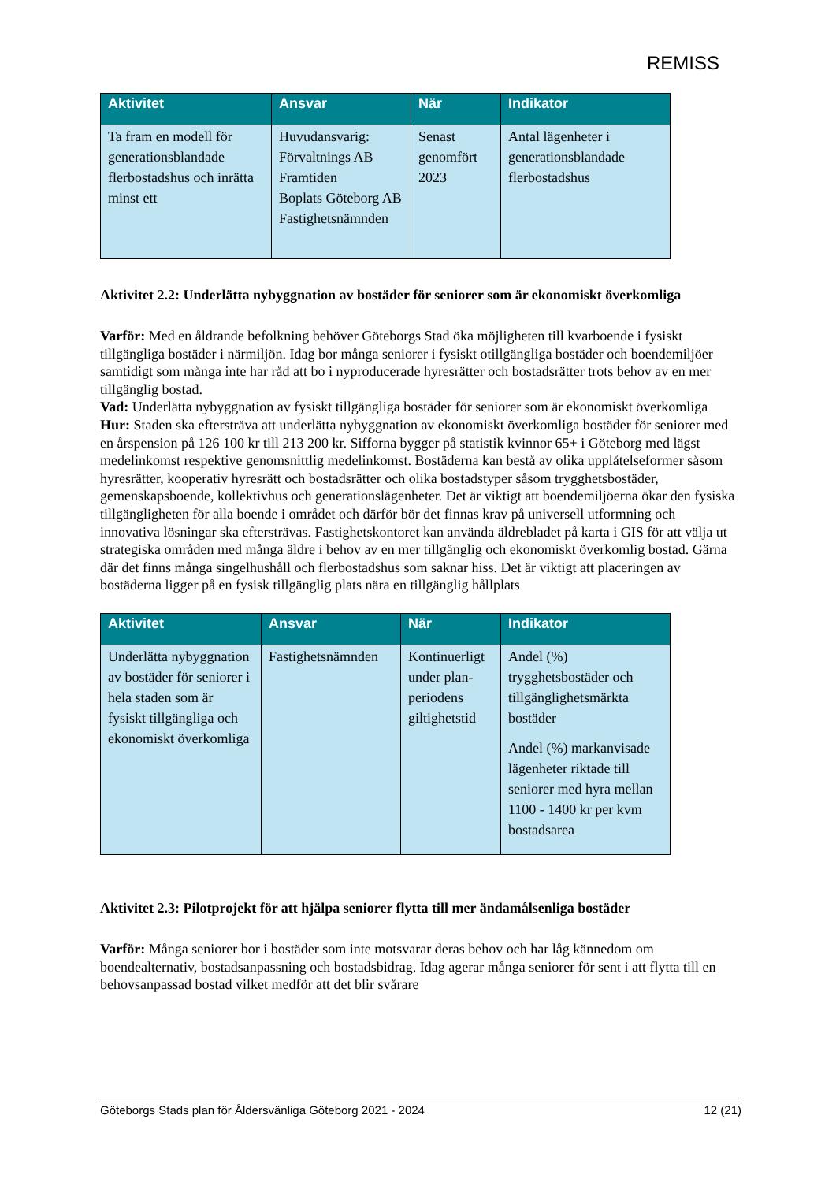REMISS
| Aktivitet | Ansvar | När | Indikator |
| --- | --- | --- | --- |
| Ta fram en modell för generationsblandade flerbostadshus och inrätta minst ett | Huvudansvarig: Förvaltnings AB Framtiden Boplats Göteborg AB Fastighetsnämnden | Senast genomfört 2023 | Antal lägenheter i generationsblandade flerbostadshus |
Aktivitet 2.2: Underlätta nybyggnation av bostäder för seniorer som är ekonomiskt överkomliga
Varför: Med en åldrande befolkning behöver Göteborgs Stad öka möjligheten till kvarboende i fysiskt tillgängliga bostäder i närmiljön. Idag bor många seniorer i fysiskt otillgängliga bostäder och boendemiljöer samtidigt som många inte har råd att bo i nyproducerade hyresrätter och bostadsrätter trots behov av en mer tillgänglig bostad.
Vad: Underlätta nybyggnation av fysiskt tillgängliga bostäder för seniorer som är ekonomiskt överkomliga
Hur: Staden ska eftersträva att underlätta nybyggnation av ekonomiskt överkomliga bostäder för seniorer med en årspension på 126 100 kr till 213 200 kr. Sifforna bygger på statistik kvinnor 65+ i Göteborg med lägst medelinkomst respektive genomsnittlig medelinkomst. Bostäderna kan bestå av olika upplåtelseformer såsom hyresrätter, kooperativ hyresrätt och bostadsrätter och olika bostadstyper såsom trygghetsbostäder, gemenskapsboende, kollektivhus och generationslägenheter. Det är viktigt att boendemiljöerna ökar den fysiska tillgängligheten för alla boende i området och därför bör det finnas krav på universell utformning och innovativa lösningar ska eftersträvas. Fastighetskontoret kan använda äldrebladet på karta i GIS för att välja ut strategiska områden med många äldre i behov av en mer tillgänglig och ekonomiskt överkomlig bostad. Gärna där det finns många singelhushåll och flerbostadshus som saknar hiss. Det är viktigt att placeringen av bostäderna ligger på en fysisk tillgänglig plats nära en tillgänglig hållplats
| Aktivitet | Ansvar | När | Indikator |
| --- | --- | --- | --- |
| Underlätta nybyggnation av bostäder för seniorer i hela staden som är fysiskt tillgängliga och ekonomiskt överkomliga | Fastighetsnämnden | Kontinuerligt under plan-periodens giltighetstid | Andel (%) trygghetsbostäder och tillgänglighetsmärkta bostäder Andel (%) markanvisade lägenheter riktade till seniorer med hyra mellan 1100 - 1400 kr per kvm bostadsarea |
Aktivitet 2.3: Pilotprojekt för att hjälpa seniorer flytta till mer ändamålsenliga bostäder
Varför: Många seniorer bor i bostäder som inte motsvarar deras behov och har låg kännedom om boendealternativ, bostadsanpassning och bostadsbidrag. Idag agerar många seniorer för sent i att flytta till en behovsanpassad bostad vilket medför att det blir svårare
Göteborgs Stads plan för Åldersvänliga Göteborg 2021 - 2024 12 (21)